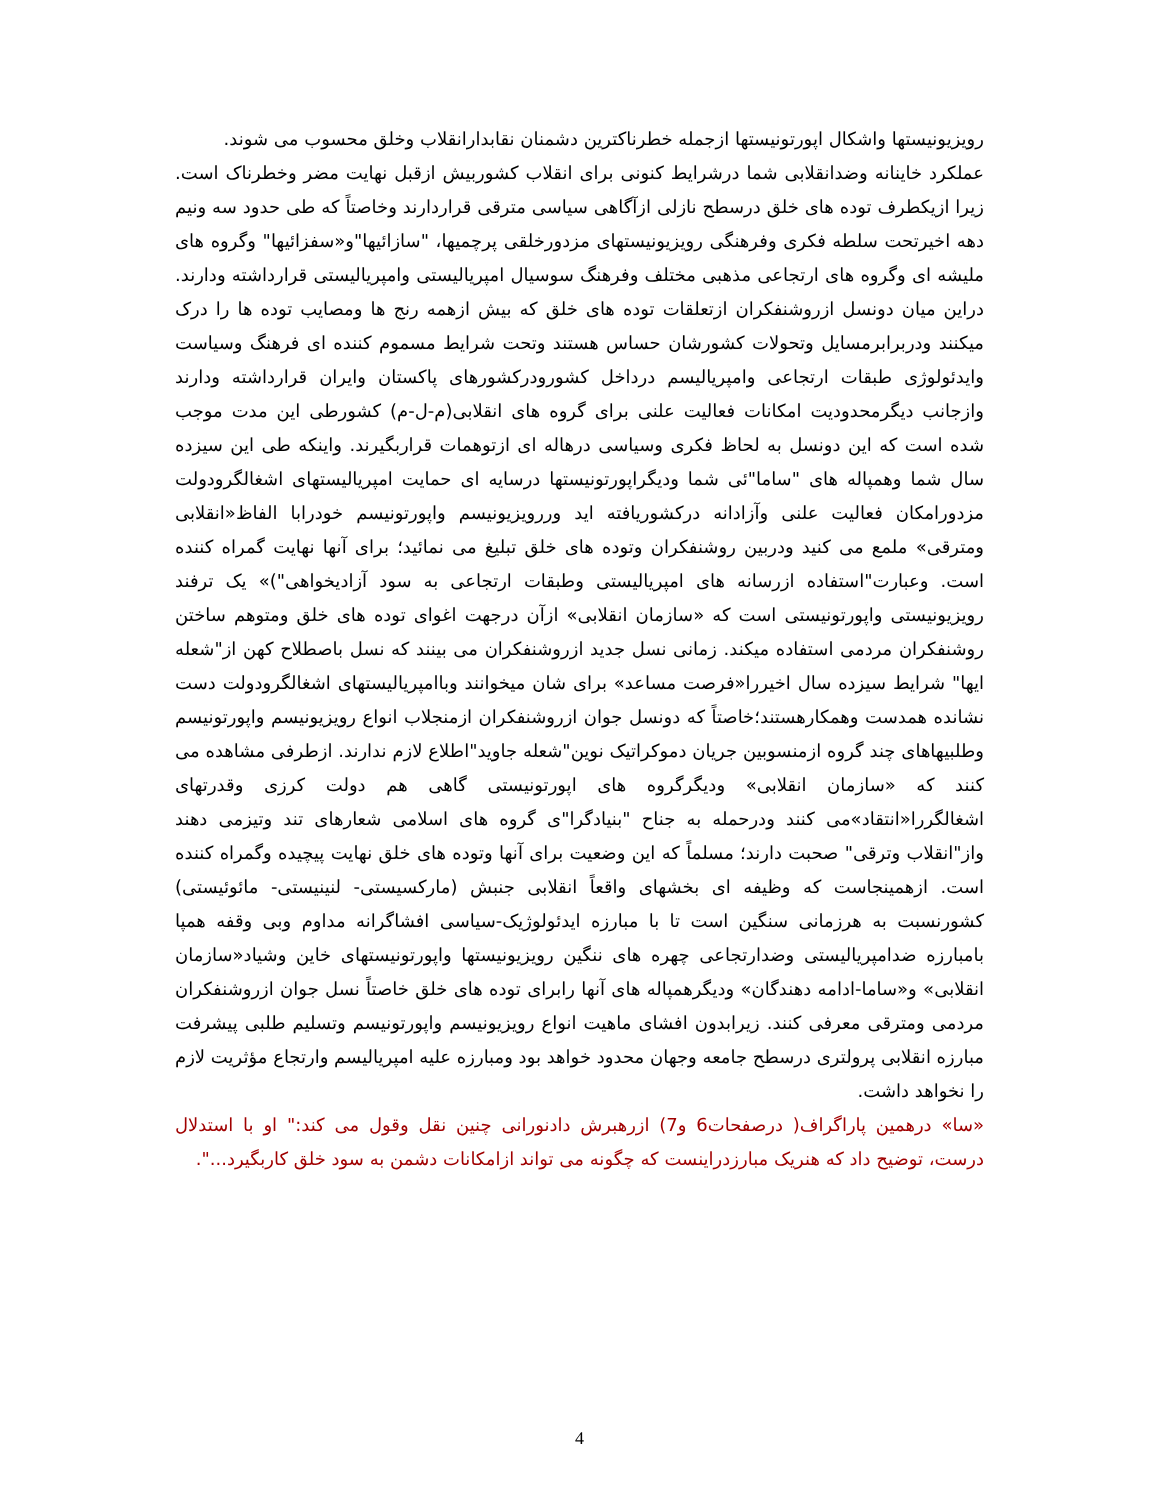رویزیونیستها واشکال اپورتونیستها ازجمله خطرناکترین دشمنان نقابدارانقلاب وخلق محسوب می شوند.
عملکرد خاینانه وضدانقلابی شما درشرایط کنونی برای انقلاب کشوربیش ازقبل نهایت مضر وخطرناک است. زیرا ازیکطرف توده های خلق درسطح نازلی ازآگاهی سیاسی مترقی قراردارند وخاصتاً که طی حدود سه ونیم دهه اخیرتحت سلطه فکری وفرهنگی رویزیونیستهای مزدورخلقی پرچمیها، "سازائیها"و«سفزائیها" وگروه های ملیشه ای وگروه های ارتجاعی مذهبی مختلف وفرهنگ سوسیال امپریالیستی وامپریالیستی قرارداشته ودارند. دراین میان دونسل ازروشنفکران ازتعلقات توده های خلق که بیش ازهمه رنج ها ومصایب توده ها را درک میکنند ودربرابرمسایل وتحولات کشورشان حساس هستند وتحت شرایط مسموم کننده ای فرهنگ وسیاست وایدئولوژی طبقات ارتجاعی وامپریالیسم درداخل کشورودرکشورهای پاکستان وایران قرارداشته ودارند وازجانب دیگرمحدودیت امکانات فعالیت علنی برای گروه های انقلابی(م-ل-م) کشورطی این مدت موجب شده است که این دونسل به لحاظ فکری وسیاسی درهاله ای ازتوهمات قراربگیرند. واینکه طی این سیزده سال شما وهمپاله های "ساما"ئی شما ودیگراپورتونیستها درسایه ای حمایت امپریالیستهای اشغالگرودولت مزدورامکان فعالیت علنی وآزادانه درکشوریافته اید وررویزیونیسم واپورتونیسم خودرابا الفاظ«انقلابی ومترقی» ملمع می کنید ودربین روشنفکران وتوده های خلق تبلیغ می نمائید؛ برای آنها نهایت گمراه کننده است. وعبارت"استفاده ازرسانه های امپریالیستی وطبقات ارتجاعی به سود آزادیخواهی")» یک ترفند رویزیونیستی واپورتونیستی است که «سازمان انقلابی» ازآن درجهت اغوای توده های خلق ومتوهم ساختن روشنفکران مردمی استفاده میکند. زمانی نسل جدید ازروشنفکران می بینند که نسل باصطلاح کهن از"شعله ایها" شرایط سیزده سال اخیررا«فرصت مساعد» برای شان میخوانند وباامپریالیستهای اشغالگرودولت دست نشانده همدست وهمکارهستند؛خاصتاً که دونسل جوان ازروشنفکران ازمنجلاب انواع رویزیونیسم واپورتونیسم وطلبیهاهای چند گروه ازمنسوبین جریان دموکراتیک نوین"شعله جاوید"اطلاع لازم ندارند. ازطرفی مشاهده می کنند که «سازمان انقلابی» ودیگرگروه های اپورتونیستی گاهی هم دولت کرزی وقدرتهای اشغالگررا«انتقاد»می کنند ودرحمله به جناح "بنیادگرا"ی گروه های اسلامی شعارهای تند وتیزمی دهند واز"انقلاب وترقی" صحبت دارند؛ مسلماً که این وضعیت برای آنها وتوده های خلق نهایت پیچیده وگمراه کننده است. ازهمینجاست که وظیفه ای بخشهای واقعاً انقلابی جنبش (مارکسیستی- لنینیستی- مائوئیستی) کشورنسبت به هرزمانی سنگین است تا با مبارزه ایدئولوژیک-سیاسی افشاگرانه مداوم وبی وقفه همپا بامبارزه ضدامپریالیستی وضدارتجاعی چهره های ننگین رویزیونیستها واپورتونیستهای خاین وشیاد«سازمان انقلابی» و«ساما-ادامه دهندگان» ودیگرهمپاله های آنها رابرای توده های خلق خاصتاً نسل جوان ازروشنفکران مردمی ومترقی معرفی کنند. زیرابدون افشای ماهیت انواع رویزیونیسم واپورتونیسم وتسلیم طلبی پیشرفت مبارزه انقلابی پرولتری درسطح جامعه وجهان محدود خواهد بود ومبارزه علیه امپریالیسم وارتجاع مؤثریت لازم را نخواهد داشت.
«سا» درهمین پاراگراف( درصفحات6 و7) ازرهبرش دادنورانی چنین نقل وقول می کند:" او با استدلال درست، توضیح داد که هنریک مبارزدراینست که چگونه می تواند ازامکانات دشمن به سود خلق کاربگیرد...".
4